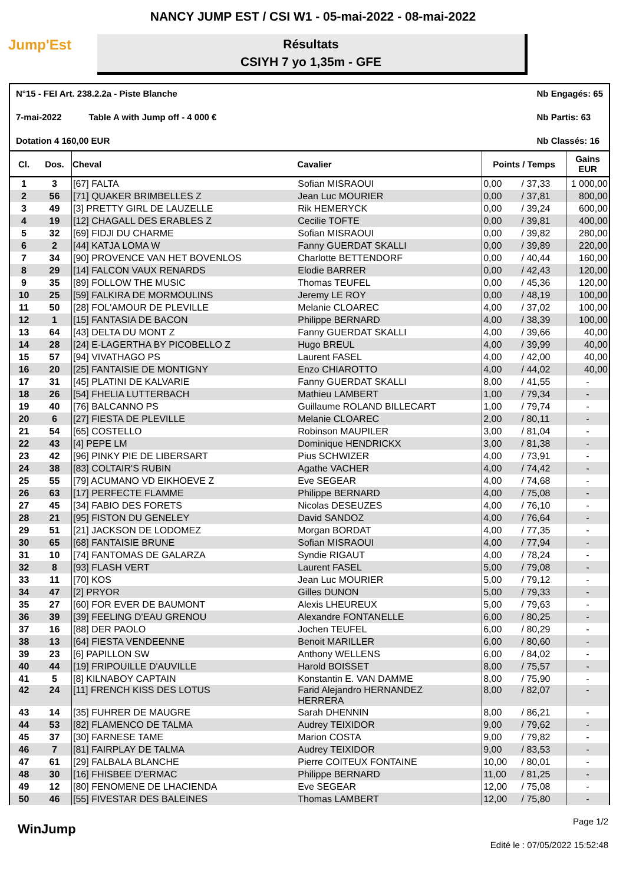NANCY JUMP EST / CSI W1 - 05-mai-2022 - 08-mai-2022
Jump'Est
Résultats
CSIYH 7 yo 1,35m - GFE
N°15 - FEI Art. 238.2.2a - Piste Blanche
7-mai-2022 Table A with Jump off - 4 000 €
Dotation 4 160,00 EUR
Nb Engagés: 65
Nb Partis: 63
Nb Classés: 16
| Cl. | Dos. | Cheval | Cavalier | Points / Temps | | Gains EUR |
| --- | --- | --- | --- | --- | --- | --- |
| 1 | 3 | [67] FALTA | Sofian MISRAOUI | 0,00 | / 37,33 | 1 000,00 |
| 2 | 56 | [71] QUAKER BRIMBELLES Z | Jean Luc MOURIER | 0,00 | / 37,81 | 800,00 |
| 3 | 49 | [3] PRETTY GIRL DE LAUZELLE | Rik HEMERYCK | 0,00 | / 39,24 | 600,00 |
| 4 | 19 | [12] CHAGALL DES ERABLES Z | Cecilie TOFTE | 0,00 | / 39,81 | 400,00 |
| 5 | 32 | [69] FIDJI DU CHARME | Sofian MISRAOUI | 0,00 | / 39,82 | 280,00 |
| 6 | 2 | [44] KATJA LOMA W | Fanny GUERDAT SKALLI | 0,00 | / 39,89 | 220,00 |
| 7 | 34 | [90] PROVENCE VAN HET BOVENLOS | Charlotte BETTENDORF | 0,00 | / 40,44 | 160,00 |
| 8 | 29 | [14] FALCON VAUX RENARDS | Elodie BARRER | 0,00 | / 42,43 | 120,00 |
| 9 | 35 | [89] FOLLOW THE MUSIC | Thomas TEUFEL | 0,00 | / 45,36 | 120,00 |
| 10 | 25 | [59] FALKIRA DE MORMOULINS | Jeremy LE ROY | 0,00 | / 48,19 | 100,00 |
| 11 | 50 | [28] FOL'AMOUR DE PLEVILLE | Melanie CLOAREC | 4,00 | / 37,02 | 100,00 |
| 12 | 1 | [15] FANTASIA DE BACON | Philippe BERNARD | 4,00 | / 38,39 | 100,00 |
| 13 | 64 | [43] DELTA DU MONT Z | Fanny GUERDAT SKALLI | 4,00 | / 39,66 | 40,00 |
| 14 | 28 | [24] E-LAGERTHA BY PICOBELLO Z | Hugo BREUL | 4,00 | / 39,99 | 40,00 |
| 15 | 57 | [94] VIVATHAGO PS | Laurent FASEL | 4,00 | / 42,00 | 40,00 |
| 16 | 20 | [25] FANTAISIE DE MONTIGNY | Enzo CHIAROTTO | 4,00 | / 44,02 | 40,00 |
| 17 | 31 | [45] PLATINI DE KALVARIE | Fanny GUERDAT SKALLI | 8,00 | / 41,55 | - |
| 18 | 26 | [54] FHELIA LUTTERBACH | Mathieu LAMBERT | 1,00 | / 79,34 | - |
| 19 | 40 | [76] BALCANNO PS | Guillaume ROLAND BILLECART | 1,00 | / 79,74 | - |
| 20 | 6 | [27] FIESTA DE PLEVILLE | Melanie CLOAREC | 2,00 | / 80,11 | - |
| 21 | 54 | [65] COSTELLO | Robinson MAUPILER | 3,00 | / 81,04 | - |
| 22 | 43 | [4] PEPE LM | Dominique HENDRICKX | 3,00 | / 81,38 | - |
| 23 | 42 | [96] PINKY PIE DE LIBERSART | Pius SCHWIZER | 4,00 | / 73,91 | - |
| 24 | 38 | [83] COLTAIR'S RUBIN | Agathe VACHER | 4,00 | / 74,42 | - |
| 25 | 55 | [79] ACUMANO VD EIKHOEVE Z | Eve SEGEAR | 4,00 | / 74,68 | - |
| 26 | 63 | [17] PERFECTE FLAMME | Philippe BERNARD | 4,00 | / 75,08 | - |
| 27 | 45 | [34] FABIO DES FORETS | Nicolas DESEUZES | 4,00 | / 76,10 | - |
| 28 | 21 | [95] FISTON DU GENELEY | David SANDOZ | 4,00 | / 76,64 | - |
| 29 | 51 | [21] JACKSON DE LODOMEZ | Morgan BORDAT | 4,00 | / 77,35 | - |
| 30 | 65 | [68] FANTAISIE BRUNE | Sofian MISRAOUI | 4,00 | / 77,94 | - |
| 31 | 10 | [74] FANTOMAS DE GALARZA | Syndie RIGAUT | 4,00 | / 78,24 | - |
| 32 | 8 | [93] FLASH VERT | Laurent FASEL | 5,00 | / 79,08 | - |
| 33 | 11 | [70] KOS | Jean Luc MOURIER | 5,00 | / 79,12 | - |
| 34 | 47 | [2] PRYOR | Gilles DUNON | 5,00 | / 79,33 | - |
| 35 | 27 | [60] FOR EVER DE BAUMONT | Alexis LHEUREUX | 5,00 | / 79,63 | - |
| 36 | 39 | [39] FEELING D'EAU GRENOU | Alexandre FONTANELLE | 6,00 | / 80,25 | - |
| 37 | 16 | [88] DER PAOLO | Jochen TEUFEL | 6,00 | / 80,29 | - |
| 38 | 13 | [64] FIESTA VENDEENNE | Benoit MARILLER | 6,00 | / 80,60 | - |
| 39 | 23 | [6] PAPILLON SW | Anthony WELLENS | 6,00 | / 84,02 | - |
| 40 | 44 | [19] FRIPOUILLE D'AUVILLE | Harold BOISSET | 8,00 | / 75,57 | - |
| 41 | 5 | [8] KILNABOY CAPTAIN | Konstantin E. VAN DAMME | 8,00 | / 75,90 | - |
| 42 | 24 | [11] FRENCH KISS DES LOTUS | Farid Alejandro HERNANDEZ HERRERA | 8,00 | / 82,07 | - |
| 43 | 14 | [35] FUHRER DE MAUGRE | Sarah DHENNIN | 8,00 | / 86,21 | - |
| 44 | 53 | [82] FLAMENCO DE TALMA | Audrey TEIXIDOR | 9,00 | / 79,62 | - |
| 45 | 37 | [30] FARNESE TAME | Marion COSTA | 9,00 | / 79,82 | - |
| 46 | 7 | [81] FAIRPLAY DE TALMA | Audrey TEIXIDOR | 9,00 | / 83,53 | - |
| 47 | 61 | [29] FALBALA BLANCHE | Pierre COITEUX FONTAINE | 10,00 | / 80,01 | - |
| 48 | 30 | [16] FHISBEE D'ERMAC | Philippe BERNARD | 11,00 | / 81,25 | - |
| 49 | 12 | [80] FENOMENE DE LHACIENDA | Eve SEGEAR | 12,00 | / 75,08 | - |
| 50 | 46 | [55] FIVESTAR DES BALEINES | Thomas LAMBERT | 12,00 | / 75,80 | - |
WinJump
Page 1/2
Edité le : 07/05/2022 15:52:48